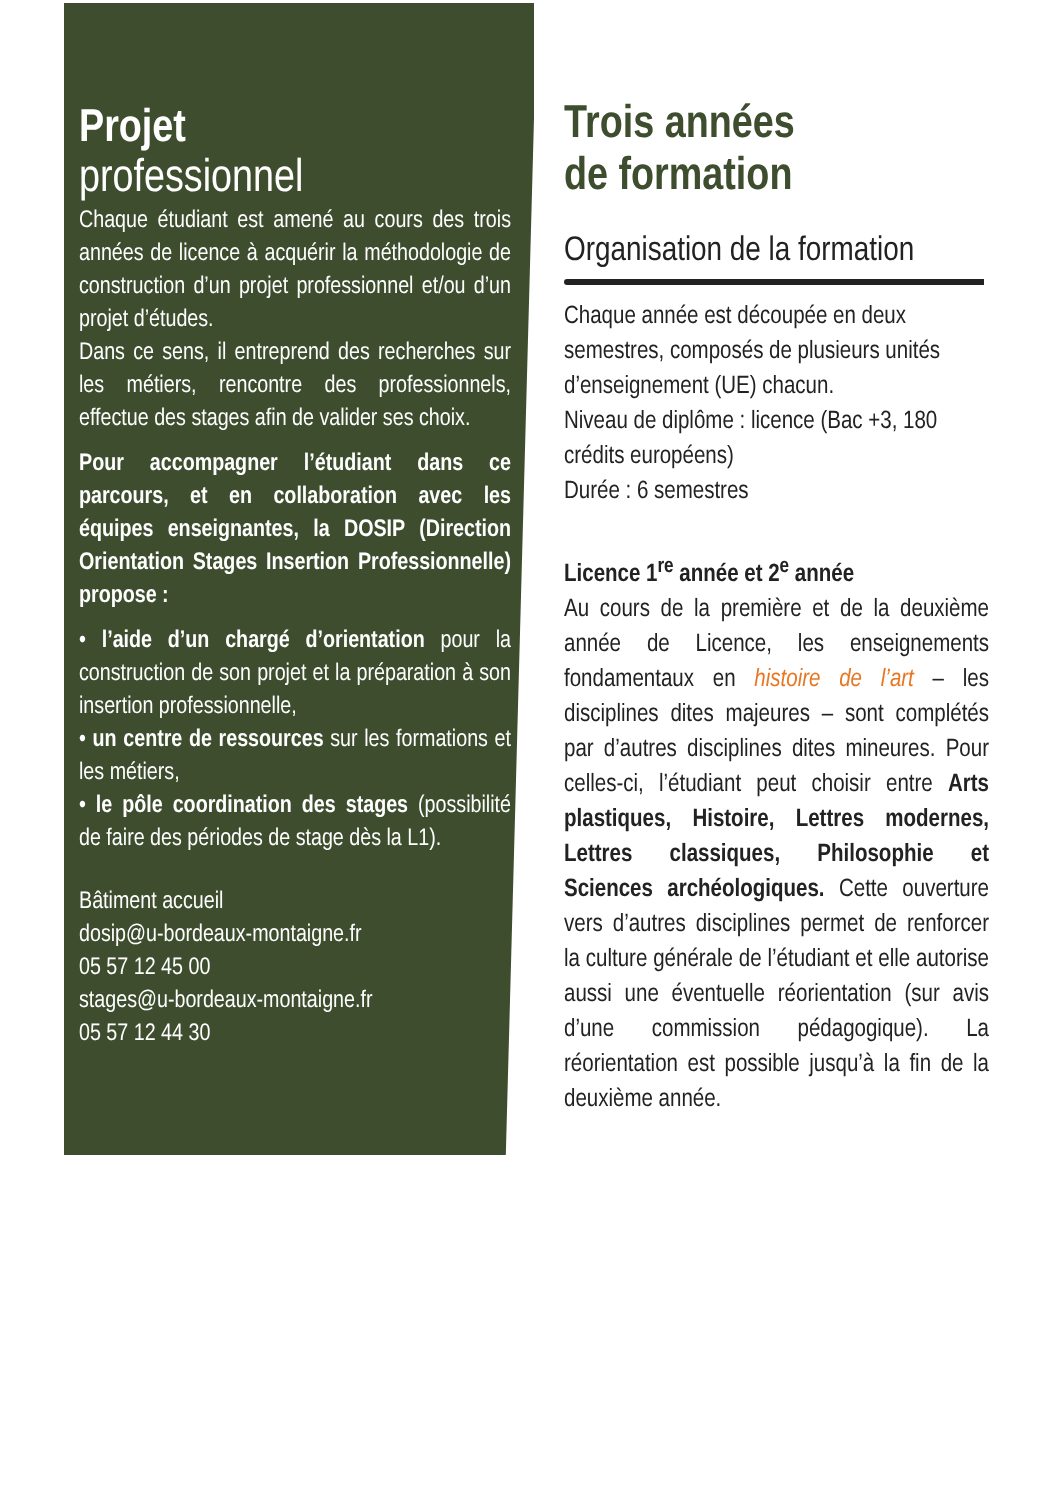Projet
professionnel
Chaque étudiant est amené au cours des trois années de licence à acquérir la méthodologie de construction d’un projet professionnel et/ou d’un projet d’études.
Dans ce sens, il entreprend des recherches sur les métiers, rencontre des professionnels, effectue des stages afin de valider ses choix.
Pour accompagner l’étudiant dans ce parcours, et en collaboration avec les équipes enseignantes, la DOSIP (Direction Orientation Stages Insertion Professionnelle) propose :
• l’aide d’un chargé d’orientation pour la construction de son projet et la préparation à son insertion professionnelle,
• un centre de ressources sur les formations et les métiers,
• le pôle coordination des stages (possibilité de faire des périodes de stage dès la L1).
Bâtiment accueil
dosip@u-bordeaux-montaigne.fr
05 57 12 45 00
stages@u-bordeaux-montaigne.fr
05 57 12 44 30
Trois années
de formation
Organisation de la formation
Chaque année est découpée en deux semestres, composés de plusieurs unités d’enseignement (UE) chacun.
Niveau de diplôme : licence (Bac +3, 180 crédits européens)
Durée : 6 semestres
Licence 1<sup>re</sup> année et 2<sup>e</sup> année
Au cours de la première et de la deuxième année de Licence, les enseignements fondamentaux en histoire de l’art – les disciplines dites majeures – sont complétés par d’autres disciplines dites mineures. Pour celles-ci, l’étudiant peut choisir entre Arts plastiques, Histoire, Lettres modernes, Lettres classiques, Philosophie et Sciences archéologiques. Cette ouverture vers d’autres disciplines permet de renforcer la culture générale de l’étudiant et elle autorise aussi une éventuelle réorientation (sur avis d’une commission pédagogique). La réorientation est possible jusqu’à la fin de la deuxième année.